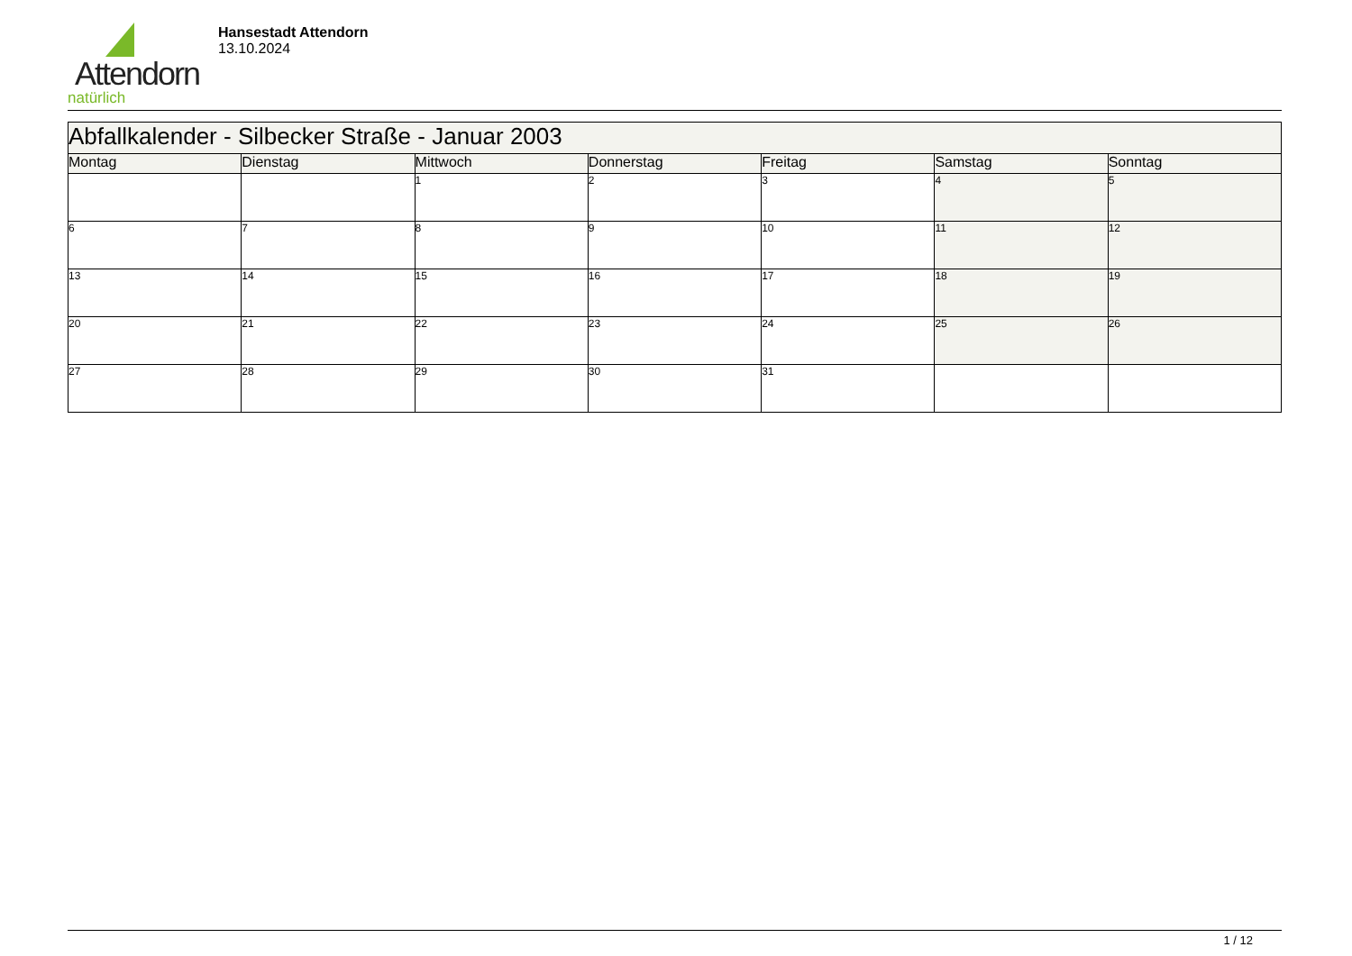Attendorn
natürlich
Hansestadt Attendorn
13.10.2024
| Abfallkalender - Silbecker Straße - Januar 2003 | | | | | | |
| Montag | Dienstag | Mittwoch | Donnerstag | Freitag | Samstag | Sonntag |
| | | 1 | 2 | 3 | 4 | 5 |
| 6 | 7 | 8 | 9 | 10 | 11 | 12 |
| 13 | 14 | 15 | 16 | 17 | 18 | 19 |
| 20 | 21 | 22 | 23 | 24 | 25 | 26 |
| 27 | 28 | 29 | 30 | 31 | | |
1 / 12